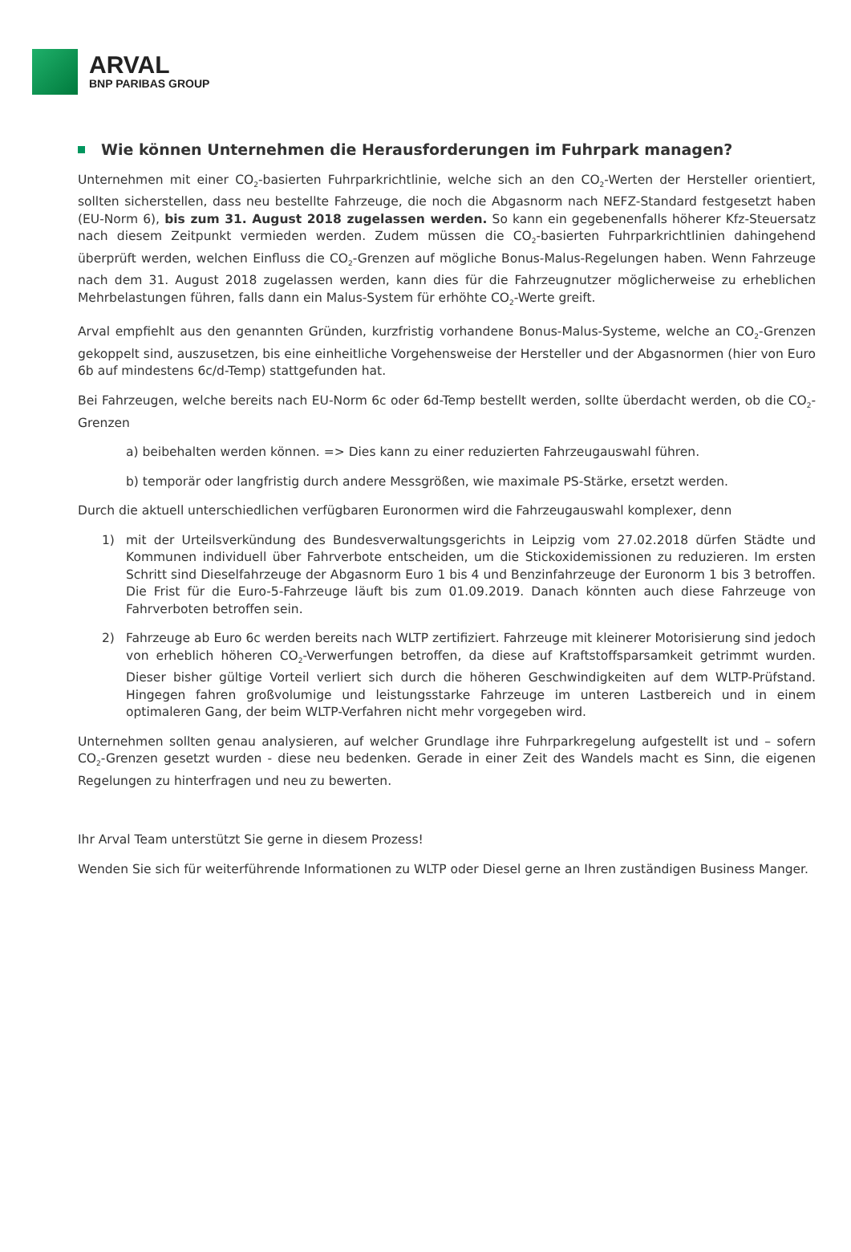ARVAL
BNP PARIBAS GROUP
Wie können Unternehmen die Herausforderungen im Fuhrpark managen?
Unternehmen mit einer CO<sub>2</sub>-basierten Fuhrparkrichtlinie, welche sich an den CO<sub>2</sub>-Werten der Hersteller orientiert, sollten sicherstellen, dass neu bestellte Fahrzeuge, die noch die Abgasnorm nach NEFZ-Standard festgesetzt haben (EU-Norm 6), bis zum 31. August 2018 zugelassen werden. So kann ein gegebenenfalls höherer Kfz-Steuersatz nach diesem Zeitpunkt vermieden werden. Zudem müssen die CO<sub>2</sub>-basierten Fuhrparkrichtlinien dahingehend überprüft werden, welchen Einfluss die CO<sub>2</sub>-Grenzen auf mögliche Bonus-Malus-Regelungen haben. Wenn Fahrzeuge nach dem 31. August 2018 zugelassen werden, kann dies für die Fahrzeugnutzer möglicherweise zu erheblichen Mehrbelastungen führen, falls dann ein Malus-System für erhöhte CO<sub>2</sub>-Werte greift.
Arval empfiehlt aus den genannten Gründen, kurzfristig vorhandene Bonus-Malus-Systeme, welche an CO<sub>2</sub>-Grenzen gekoppelt sind, auszusetzen, bis eine einheitliche Vorgehensweise der Hersteller und der Abgasnormen (hier von Euro 6b auf mindestens 6c/d-Temp) stattgefunden hat.
Bei Fahrzeugen, welche bereits nach EU-Norm 6c oder 6d-Temp bestellt werden, sollte überdacht werden, ob die CO<sub>2</sub>-Grenzen
a) beibehalten werden können. => Dies kann zu einer reduzierten Fahrzeugauswahl führen.
b) temporär oder langfristig durch andere Messgrößen, wie maximale PS-Stärke, ersetzt werden.
Durch die aktuell unterschiedlichen verfügbaren Euronormen wird die Fahrzeugauswahl komplexer, denn
1) mit der Urteilsverkündung des Bundesverwaltungsgerichts in Leipzig vom 27.02.2018 dürfen Städte und Kommunen individuell über Fahrverbote entscheiden, um die Stickoxidemissionen zu reduzieren. Im ersten Schritt sind Dieselfahrzeuge der Abgasnorm Euro 1 bis 4 und Benzinfahrzeuge der Euronorm 1 bis 3 betroffen. Die Frist für die Euro-5-Fahrzeuge läuft bis zum 01.09.2019. Danach könnten auch diese Fahrzeuge von Fahrverboten betroffen sein.
2) Fahrzeuge ab Euro 6c werden bereits nach WLTP zertifiziert. Fahrzeuge mit kleinerer Motorisierung sind jedoch von erheblich höheren CO<sub>2</sub>-Verwerfungen betroffen, da diese auf Kraftstoffsparsamkeit getrimmt wurden. Dieser bisher gültige Vorteil verliert sich durch die höheren Geschwindigkeiten auf dem WLTP-Prüfstand. Hingegen fahren großvolumige und leistungsstarke Fahrzeuge im unteren Lastbereich und in einem optimaleren Gang, der beim WLTP-Verfahren nicht mehr vorgegeben wird.
Unternehmen sollten genau analysieren, auf welcher Grundlage ihre Fuhrparkregelung aufgestellt ist und – sofern CO<sub>2</sub>-Grenzen gesetzt wurden - diese neu bedenken. Gerade in einer Zeit des Wandels macht es Sinn, die eigenen Regelungen zu hinterfragen und neu zu bewerten.
Ihr Arval Team unterstützt Sie gerne in diesem Prozess!
Wenden Sie sich für weiterführende Informationen zu WLTP oder Diesel gerne an Ihren zuständigen Business Manger.